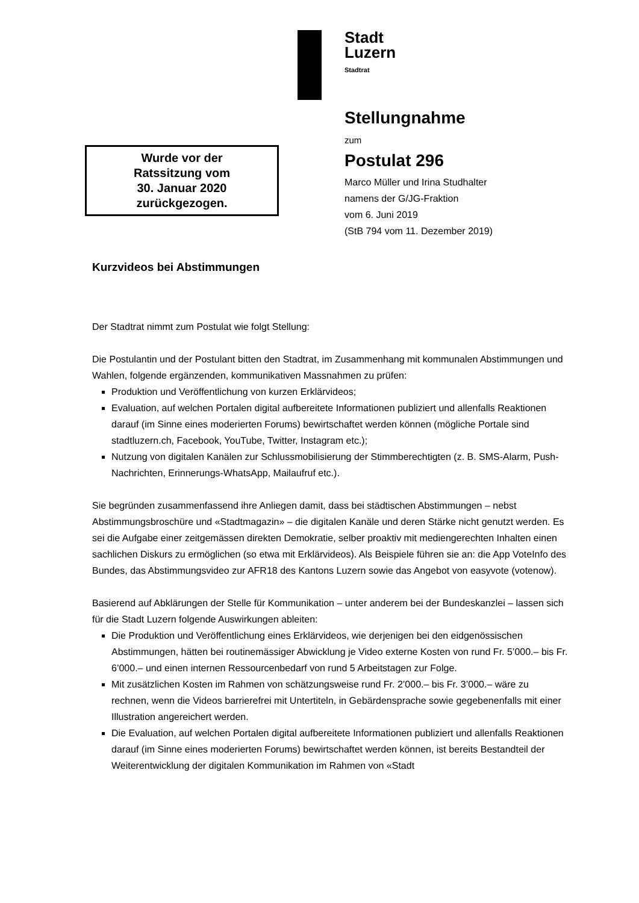Stadt
Luzern
Stadtrat
Stellungnahme
zum
Postulat 296
Marco Müller und Irina Studhalter
namens der G/JG-Fraktion
vom 6. Juni 2019
(StB 794 vom 11. Dezember 2019)
Wurde vor der
Ratssitzung vom
30. Januar 2020
zurückgezogen.
Kurzvideos bei Abstimmungen
Der Stadtrat nimmt zum Postulat wie folgt Stellung:
Die Postulantin und der Postulant bitten den Stadtrat, im Zusammenhang mit kommunalen Abstimmungen und Wahlen, folgende ergänzenden, kommunikativen Massnahmen zu prüfen:
Produktion und Veröffentlichung von kurzen Erklärvideos;
Evaluation, auf welchen Portalen digital aufbereitete Informationen publiziert und allenfalls Reaktionen darauf (im Sinne eines moderierten Forums) bewirtschaftet werden können (mögliche Portale sind stadtluzern.ch, Facebook, YouTube, Twitter, Instagram etc.);
Nutzung von digitalen Kanälen zur Schlussmobilisierung der Stimmberechtigten (z. B. SMS-Alarm, Push-Nachrichten, Erinnerungs-WhatsApp, Mailaufruf etc.).
Sie begründen zusammenfassend ihre Anliegen damit, dass bei städtischen Abstimmungen – nebst Abstimmungsbroschüre und «Stadtmagazin» – die digitalen Kanäle und deren Stärke nicht genutzt werden. Es sei die Aufgabe einer zeitgemässen direkten Demokratie, selber proaktiv mit mediengerechten Inhalten einen sachlichen Diskurs zu ermöglichen (so etwa mit Erklärvideos). Als Beispiele führen sie an: die App VoteInfo des Bundes, das Abstimmungsvideo zur AFR18 des Kantons Luzern sowie das Angebot von easyvote (votenow).
Basierend auf Abklärungen der Stelle für Kommunikation – unter anderem bei der Bundeskanzlei – lassen sich für die Stadt Luzern folgende Auswirkungen ableiten:
Die Produktion und Veröffentlichung eines Erklärvideos, wie derjenigen bei den eidgenössischen Abstimmungen, hätten bei routinemässiger Abwicklung je Video externe Kosten von rund Fr. 5’000.– bis Fr. 6’000.– und einen internen Ressourcenbedarf von rund 5 Arbeitstagen zur Folge.
Mit zusätzlichen Kosten im Rahmen von schätzungsweise rund Fr. 2’000.– bis Fr. 3’000.– wäre zu rechnen, wenn die Videos barrierefrei mit Untertiteln, in Gebärdensprache sowie gegebenenfalls mit einer Illustration angereichert werden.
Die Evaluation, auf welchen Portalen digital aufbereitete Informationen publiziert und allenfalls Reaktionen darauf (im Sinne eines moderierten Forums) bewirtschaftet werden können, ist bereits Bestandteil der Weiterentwicklung der digitalen Kommunikation im Rahmen von «Stadt